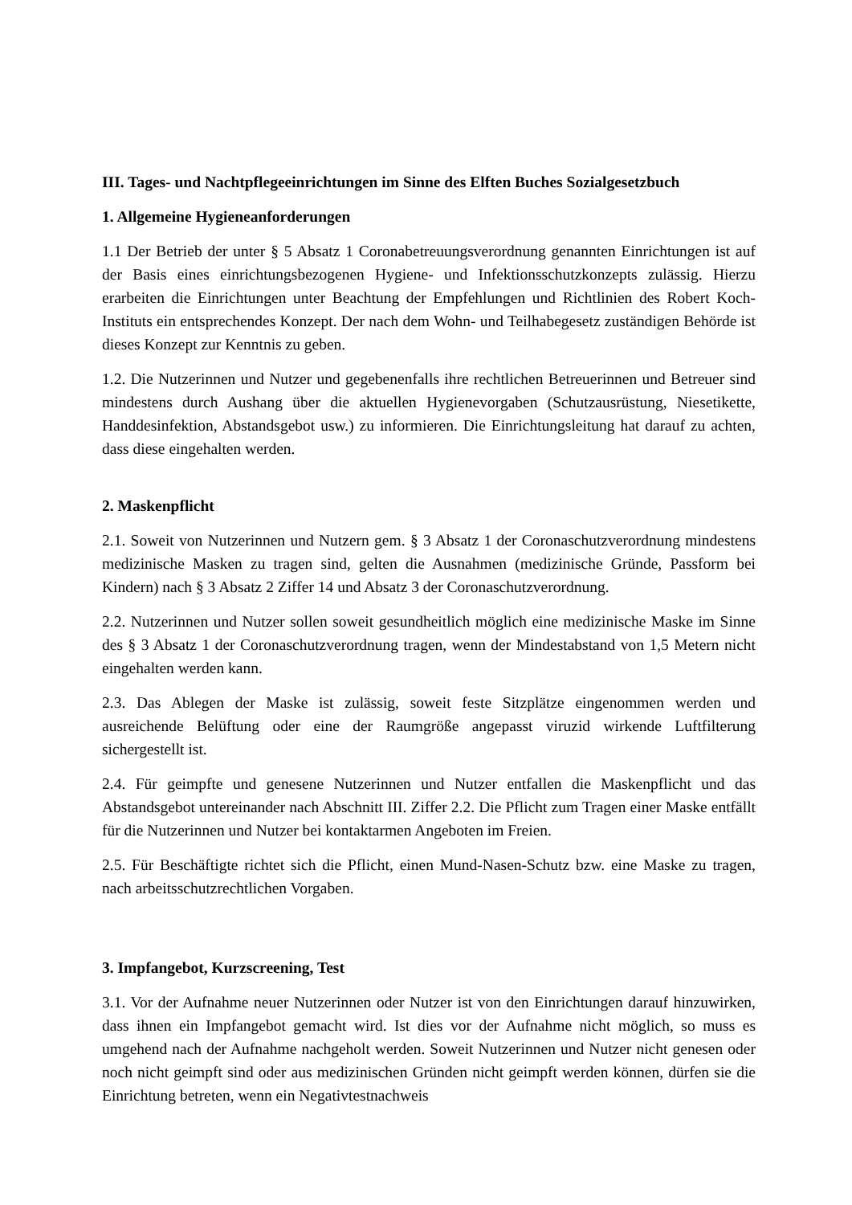III. Tages- und Nachtpflegeeinrichtungen im Sinne des Elften Buches Sozialgesetzbuch
1. Allgemeine Hygieneanforderungen
1.1 Der Betrieb der unter § 5 Absatz 1 Coronabetreuungsverordnung genannten Einrichtungen ist auf der Basis eines einrichtungsbezogenen Hygiene- und Infektionsschutzkonzepts zulässig. Hierzu erarbeiten die Einrichtungen unter Beachtung der Empfehlungen und Richtlinien des Robert Koch-Instituts ein entsprechendes Konzept. Der nach dem Wohn- und Teilhabegesetz zuständigen Behörde ist dieses Konzept zur Kenntnis zu geben.
1.2. Die Nutzerinnen und Nutzer und gegebenenfalls ihre rechtlichen Betreuerinnen und Betreuer sind mindestens durch Aushang über die aktuellen Hygienevorgaben (Schutzausrüstung, Niesetikette, Handdesinfektion, Abstandsgebot usw.) zu informieren. Die Einrichtungsleitung hat darauf zu achten, dass diese eingehalten werden.
2. Maskenpflicht
2.1. Soweit von Nutzerinnen und Nutzern gem. § 3 Absatz 1 der Coronaschutzverordnung mindestens medizinische Masken zu tragen sind, gelten die Ausnahmen (medizinische Gründe, Passform bei Kindern) nach § 3 Absatz 2 Ziffer 14 und Absatz 3 der Coronaschutzverordnung.
2.2. Nutzerinnen und Nutzer sollen soweit gesundheitlich möglich eine medizinische Maske im Sinne des § 3 Absatz 1 der Coronaschutzverordnung tragen, wenn der Mindestabstand von 1,5 Metern nicht eingehalten werden kann.
2.3. Das Ablegen der Maske ist zulässig, soweit feste Sitzplätze eingenommen werden und ausreichende Belüftung oder eine der Raumgröße angepasst viruzid wirkende Luftfilterung sichergestellt ist.
2.4. Für geimpfte und genesene Nutzerinnen und Nutzer entfallen die Maskenpflicht und das Abstandsgebot untereinander nach Abschnitt III. Ziffer 2.2. Die Pflicht zum Tragen einer Maske entfällt für die Nutzerinnen und Nutzer bei kontaktarmen Angeboten im Freien.
2.5. Für Beschäftigte richtet sich die Pflicht, einen Mund-Nasen-Schutz bzw. eine Maske zu tragen, nach arbeitsschutzrechtlichen Vorgaben.
3. Impfangebot, Kurzscreening, Test
3.1. Vor der Aufnahme neuer Nutzerinnen oder Nutzer ist von den Einrichtungen darauf hinzuwirken, dass ihnen ein Impfangebot gemacht wird. Ist dies vor der Aufnahme nicht möglich, so muss es umgehend nach der Aufnahme nachgeholt werden. Soweit Nutzerinnen und Nutzer nicht genesen oder noch nicht geimpft sind oder aus medizinischen Gründen nicht geimpft werden können, dürfen sie die Einrichtung betreten, wenn ein Negativtestnachweis